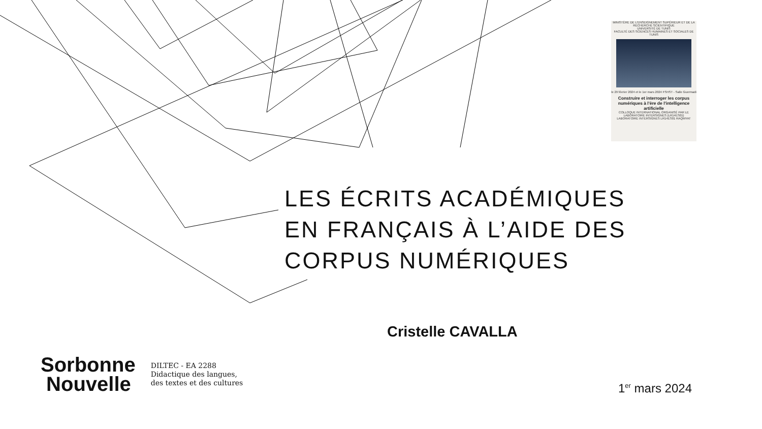MINISTÈRE DE L'ENSEIGNEMENT SUPÉRIEUR ET DE LA RECHERCHE SCIENTIFIQUE
UNIVERSITÉ DE TUNIS
FACULTÉ DES SCIENCES HUMAINES ET SOCIALES DE TUNIS
le 29 février 2024 et le 1er mars 2024 FSHST - Salle Guermadi
Construire et interroger les corpus numériques à l'ère de l'intelligence artificielle
COLLOQUE INTERNATIONAL ORGANISÉ PAR LE LABORATOIRE INTERSIGNES (LR14ES01)
LABORATOIRE INTERSIGNES LR14ES01 RAQMYAT
LES ÉCRITS ACADÉMIQUES
EN FRANÇAIS À L’AIDE DES
CORPUS NUMÉRIQUES
Cristelle CAVALLA
Sorbonne
Nouvelle
DILTEC - EA 2288
Didactique des langues,
des textes et des cultures
1<sup>er</sup> mars 2024